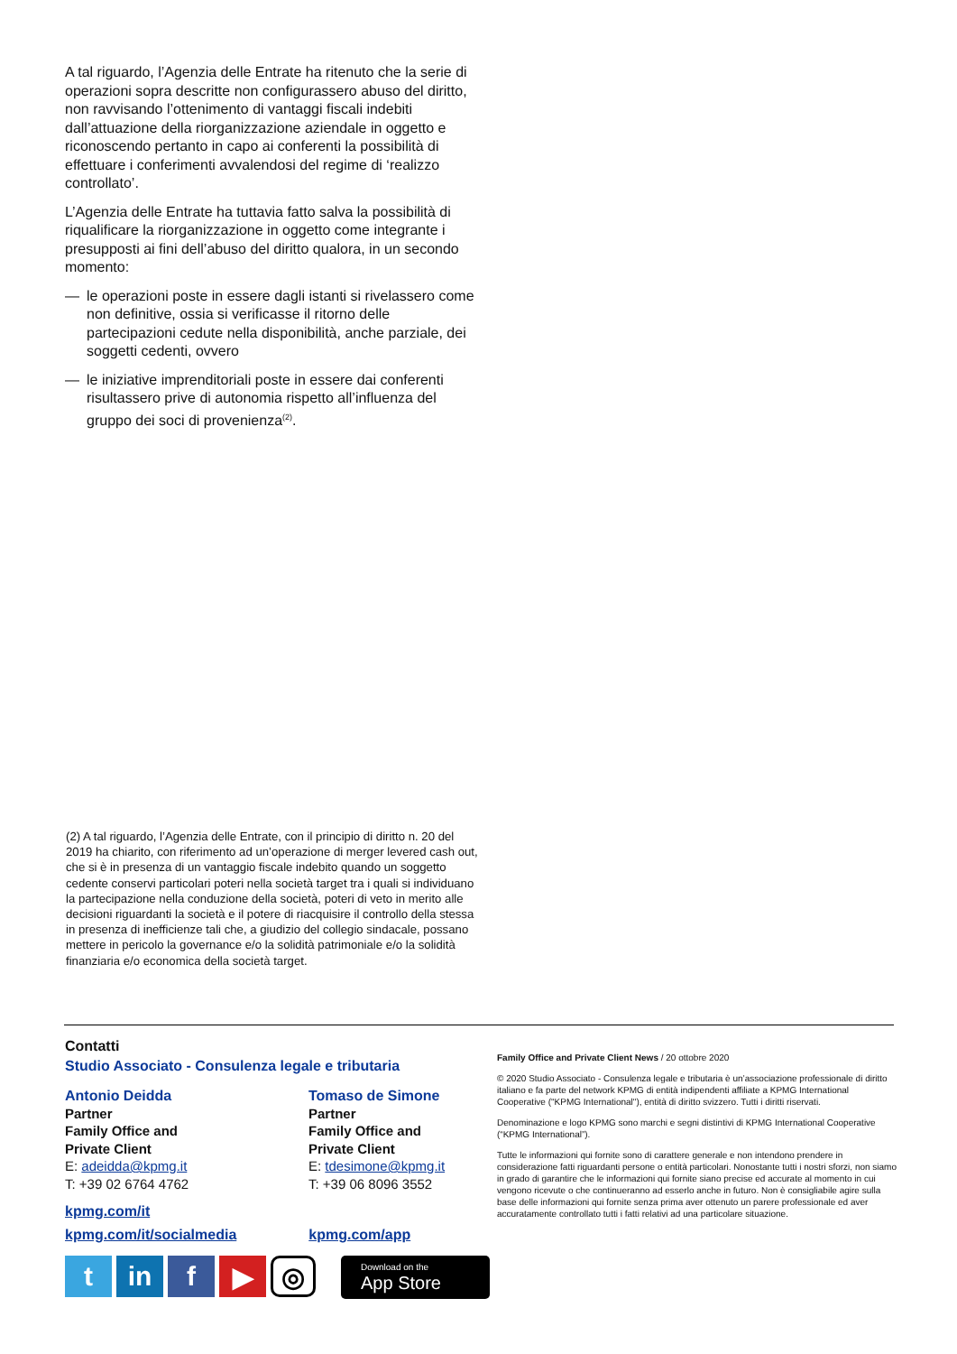A tal riguardo, l’Agenzia delle Entrate ha ritenuto che la serie di operazioni sopra descritte non configurassero abuso del diritto, non ravvisando l’ottenimento di vantaggi fiscali indebiti dall’attuazione della riorganizzazione aziendale in oggetto e riconoscendo pertanto in capo ai conferenti la possibilità di effettuare i conferimenti avvalendosi del regime di ‘realizzo controllato’.
L’Agenzia delle Entrate ha tuttavia fatto salva la possibilità di riqualificare la riorganizzazione in oggetto come integrante i presupposti ai fini dell’abuso del diritto qualora, in un secondo momento:
— le operazioni poste in essere dagli istanti si rivelassero come non definitive, ossia si verificasse il ritorno delle partecipazioni cedute nella disponibilità, anche parziale, dei soggetti cedenti, ovvero
— le iniziative imprenditoriali poste in essere dai conferenti risultassero prive di autonomia rispetto all’influenza del gruppo dei soci di provenienza<sup>(2)</sup>.
(2) A tal riguardo, l’Agenzia delle Entrate, con il principio di diritto n. 20 del 2019 ha chiarito, con riferimento ad un’operazione di merger levered cash out, che si è in presenza di un vantaggio fiscale indebito quando un soggetto cedente conservi particolari poteri nella società target tra i quali si individuano la partecipazione nella conduzione della società, poteri di veto in merito alle decisioni riguardanti la società e il potere di riacquisire il controllo della stessa in presenza di inefficienze tali che, a giudizio del collegio sindacale, possano mettere in pericolo la governance e/o la solidità patrimoniale e/o la solidità finanziaria e/o economica della società target.
Contatti
Studio Associato - Consulenza legale e tributaria
Antonio Deidda
Partner
Family Office and
Private Client
E: adeidda@kpmg.it
T: +39 02 6764 4762
Tomaso de Simone
Partner
Family Office and
Private Client
E: tdesimone@kpmg.it
T: +39 06 8096 3552
kpmg.com/it
kpmg.com/it/socialmedia kpmg.com/app
t in f ▶
◎
Download on the
App Store
Family Office and Private Client News / 20 ottobre 2020
© 2020 Studio Associato - Consulenza legale e tributaria è un’associazione professionale di diritto italiano e fa parte del network KPMG di entità indipendenti affiliate a KPMG International Cooperative ("KPMG International"), entità di diritto svizzero. Tutti i diritti riservati.
Denominazione e logo KPMG sono marchi e segni distintivi di KPMG International Cooperative (“KPMG International”).
Tutte le informazioni qui fornite sono di carattere generale e non intendono prendere in considerazione fatti riguardanti persone o entità particolari. Nonostante tutti i nostri sforzi, non siamo in grado di garantire che le informazioni qui fornite siano precise ed accurate al momento in cui vengono ricevute o che continueranno ad esserlo anche in futuro. Non è consigliabile agire sulla base delle informazioni qui fornite senza prima aver ottenuto un parere professionale ed aver accuratamente controllato tutti i fatti relativi ad una particolare situazione.